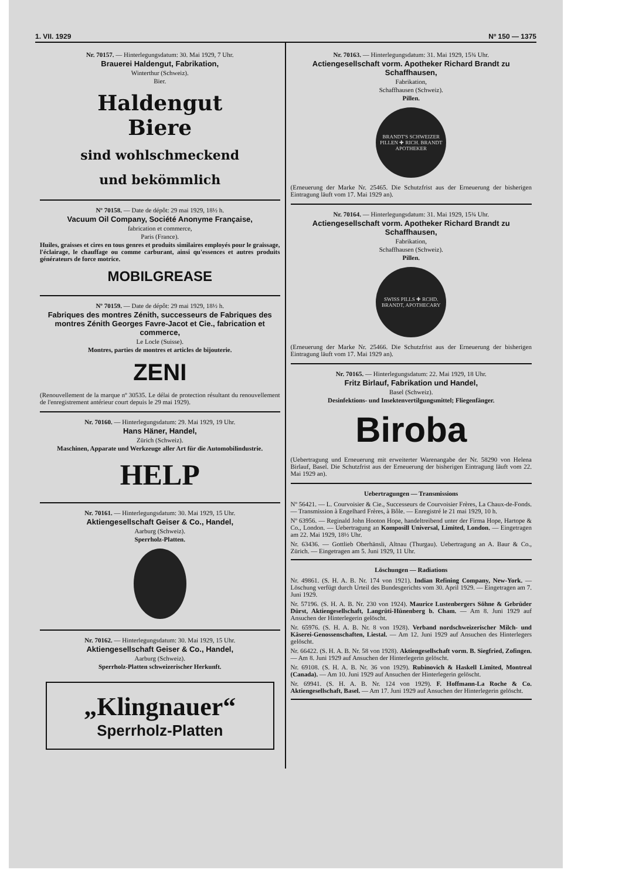1. VII. 1929 Nº 150 — 1375
Nr. 70157. — Hinterlegungsdatum: 30. Mai 1929, 7 Uhr.
Brauerei Haldengut, Fabrikation,
Winterthur (Schweiz).
Bier.
Haldengut
Biere
sind wohlschmeckend
und bekömmlich
Nº 70158. — Date de dépôt: 29 mai 1929, 18½ h.
Vacuum Oil Company, Société Anonyme Française,
fabrication et commerce,
Paris (France).
Huiles, graisses et cires en tous genres et produits similaires employés pour le graissage, l'éclairage, le chauffage ou comme carburant, ainsi qu'essences et autres produits générateurs de force motrice.
MOBILGREASE
Nº 70159. — Date de dépôt: 29 mai 1929, 18½ h.
Fabriques des montres Zénith, successeurs de Fabriques des montres Zénith Georges Favre-Jacot et Cie., fabrication et commerce,
Le Locle (Suisse).
Montres, parties de montres et articles de bijouterie.
ZENI
(Renouvellement de la marque nº 30535. Le délai de protection résultant du renouvellement de l'enregistrement antérieur court depuis le 29 mai 1929).
Nr. 70160. — Hinterlegungsdatum: 29. Mai 1929, 19 Uhr.
Hans Häner, Handel,
Zürich (Schweiz).
Maschinen, Apparate und Werkzeuge aller Art für die Automobilindustrie.
HELP
Nr. 70161. — Hinterlegungsdatum: 30. Mai 1929, 15 Uhr.
Aktiengesellschaft Geiser & Co., Handel,
Aarburg (Schweiz).
Sperrholz-Platten.
Nr. 70162. — Hinterlegungsdatum: 30. Mai 1929, 15 Uhr.
Aktiengesellschaft Geiser & Co., Handel,
Aarburg (Schweiz).
Sperrholz-Platten schweizerischer Herkunft.
„Klingnauer“
Sperrholz-Platten
Nr. 70163. — Hinterlegungsdatum: 31. Mai 1929, 15¾ Uhr.
Actiengesellschaft vorm. Apotheker Richard Brandt zu Schaffhausen,
Fabrikation,
Schaffhausen (Schweiz).
Pillen.
BRANDT'S SCHWEIZER PILLEN ✚ RICH. BRANDT APOTHEKER
(Erneuerung der Marke Nr. 25465. Die Schutzfrist aus der Erneuerung der bisherigen Eintragung läuft vom 17. Mai 1929 an).
Nr. 70164. — Hinterlegungsdatum: 31. Mai 1929, 15¾ Uhr.
Actiengesellschaft vorm. Apotheker Richard Brandt zu Schaffhausen,
Fabrikation,
Schaffhausen (Schweiz).
Pillen.
SWISS PILLS ✚ RCHD. BRANDT, APOTHECARY
(Erneuerung der Marke Nr. 25466. Die Schutzfrist aus der Erneuerung der bisherigen Eintragung läuft vom 17. Mai 1929 an).
Nr. 70165. — Hinterlegungsdatum: 22. Mai 1929, 18 Uhr.
Fritz Birlauf, Fabrikation und Handel,
Basel (Schweiz).
Desinfektions- und Insektenvertilgungsmittel; Fliegenfänger.
Biroba
(Uebertragung und Erneuerung mit erweiterter Warenangabe der Nr. 58290 von Helena Birlauf, Basel. Die Schutzfrist aus der Erneuerung der bisherigen Eintragung läuft vom 22. Mai 1929 an).
Uebertragungen — Transmissions
Nº 56421. — L. Courvoisier & Cie., Successeurs de Courvoisier Frères, La Chaux-de-Fonds. — Transmission à Engelhard Frères, à Bôle. — Enregistré le 21 mai 1929, 10 h.
Nº 63956. — Reginald John Hooton Hope, handeltreibend unter der Firma Hope, Hartope & Co., London. — Uebertragung an Komposill Universal, Limited, London. — Eingetragen am 22. Mai 1929, 18½ Uhr.
Nr. 63436. — Gottlieb Oberhänsli, Altnau (Thurgau). Uebertragung an A. Baur & Co., Zürich. — Eingetragen am 5. Juni 1929, 11 Uhr.
Löschungen — Radiations
Nr. 49861. (S. H. A. B. Nr. 174 von 1921). Indian Refining Company, New-York. — Löschung verfügt durch Urteil des Bundesgerichts vom 30. April 1929. — Eingetragen am 7. Juni 1929.
Nr. 57196. (S. H. A. B. Nr. 230 von 1924). Maurice Lustenbergers Söhne & Gebrüder Dürst, Aktiengesellschaft, Langrüti-Hünenberg b. Cham. — Am 8. Juni 1929 auf Ansuchen der Hinterlegerin gelöscht.
Nr. 65976. (S. H. A. B. Nr. 8 von 1928). Verband nordschweizerischer Milch- und Käserei-Genossenschaften, Liestal. — Am 12. Juni 1929 auf Ansuchen des Hinterlegers gelöscht.
Nr. 66422. (S. H. A. B. Nr. 58 von 1928). Aktiengesellschaft vorm. B. Siegfried, Zofingen. — Am 8. Juni 1929 auf Ansuchen der Hinterlegerin gelöscht.
Nr. 69108. (S. H. A. B. Nr. 36 von 1929). Rubinovich & Haskell Limited, Montreal (Canada). — Am 10. Juni 1929 auf Ansuchen der Hinterlegerin gelöscht.
Nr. 69941. (S. H. A. B. Nr. 124 von 1929). F. Hoffmann-La Roche & Co. Aktiengesellschaft, Basel. — Am 17. Juni 1929 auf Ansuchen der Hinterlegerin gelöscht.